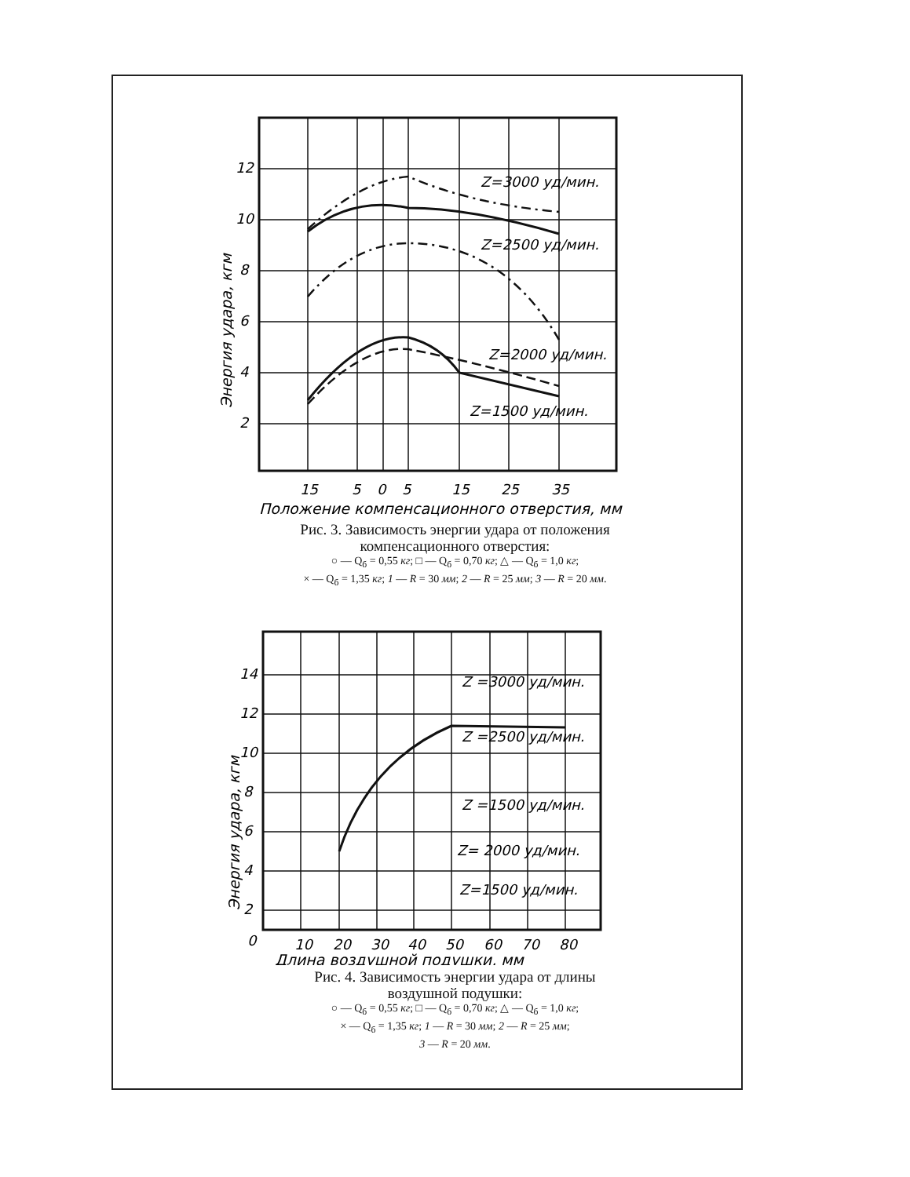12
10
8
6
4
2
Z=3000 уд/мин.
Z=2500 уд/мин.
Z=2000 уд/мин.
Z=1500 уд/мин.
15
5
0
5
15
25
35
Положение компенсационного отверстия, мм
Энергия удара, кгм
Рис. 3. Зависимость энергии удара от положения
компенсационного отверстия:
○ — Q<sub>б</sub> = 0,55 кг; □ — Q<sub>б</sub> = 0,70 кг; △ — Q<sub>б</sub> = 1,0 кг;
× — Q<sub>б</sub> = 1,35 кг; 1 — R = 30 мм; 2 — R = 25 мм; 3 — R = 20 мм.
14
12
10
8
6
4
2
0
Z =3000 уд/мин.
Z =2500 уд/мин.
Z =1500 уд/мин.
Z= 2000 уд/мин.
Z=1500 уд/мин.
10
20
30
40
50
60
70
80
Длина воздушной подушки, мм
Энергия удара, кгм
Рис. 4. Зависимость энергии удара от длины
воздушной подушки:
○ — Q<sub>б</sub> = 0,55 кг; □ — Q<sub>б</sub> = 0,70 кг; △ — Q<sub>б</sub> = 1,0 кг;
× — Q<sub>б</sub> = 1,35 кг; 1 — R = 30 мм; 2 — R = 25 мм;
3 — R = 20 мм.